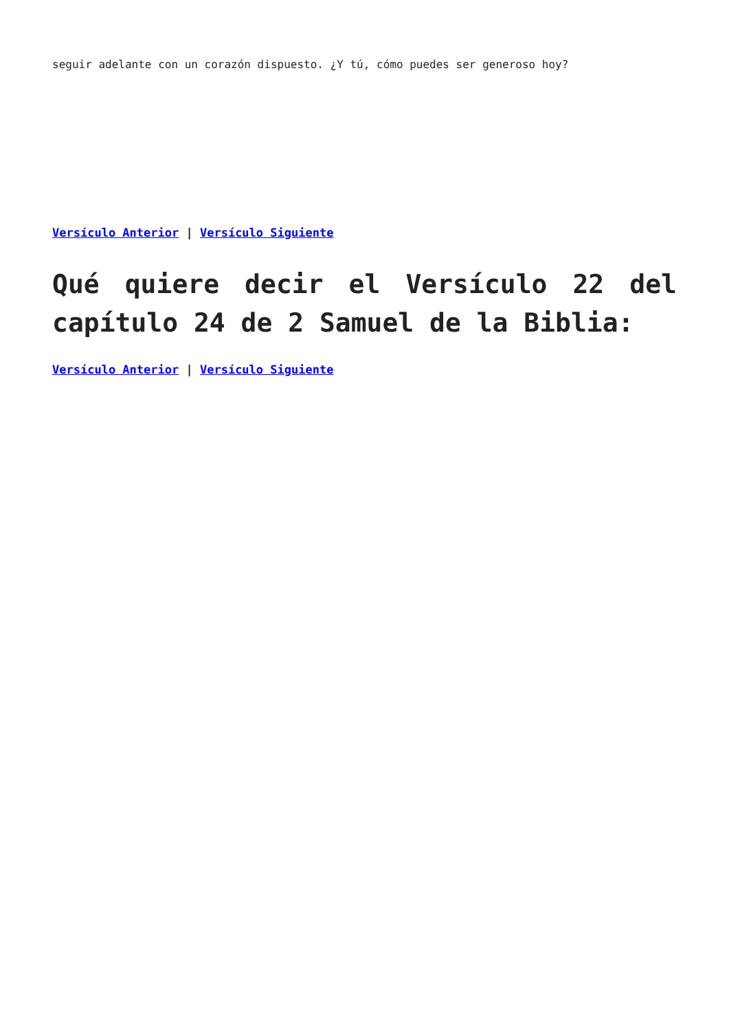seguir adelante con un corazón dispuesto. ¿Y tú, cómo puedes ser generoso hoy?
Versículo Anterior | Versículo Siguiente
Qué quiere decir el Versículo 22 del capítulo 24 de 2 Samuel de la Biblia:
Versículo Anterior | Versículo Siguiente